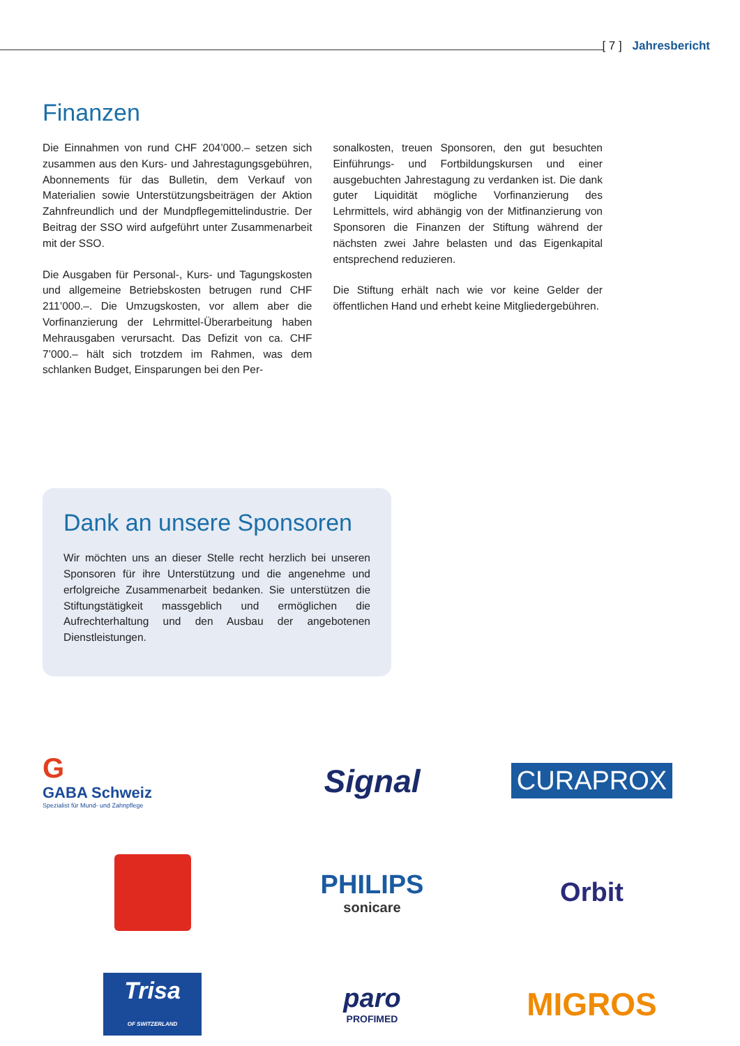[ 7 ] Jahresbericht
Finanzen
Die Einnahmen von rund CHF 204’000.– setzen sich zusammen aus den Kurs- und Jahrestagungsgebühren, Abonnements für das Bulletin, dem Verkauf von Materialien sowie Unterstützungsbeiträgen der Aktion Zahnfreundlich und der Mundpflegemittelindustrie. Der Beitrag der SSO wird aufgeführt unter Zusammenarbeit mit der SSO.
Die Ausgaben für Personal-, Kurs- und Tagungskosten und allgemeine Betriebskosten betrugen rund CHF 211’000.–. Die Umzugskosten, vor allem aber die Vorfinanzierung der Lehrmittel-Überarbeitung haben Mehrausgaben verursacht. Das Defizit von ca. CHF 7’000.– hält sich trotzdem im Rahmen, was dem schlanken Budget, Einsparungen bei den Per-
sonalkosten, treuen Sponsoren, den gut besuchten Einführungs- und Fortbildungskursen und einer ausgebuchten Jahrestagung zu verdanken ist. Die dank guter Liquidität mögliche Vorfinanzierung des Lehrmittels, wird abhängig von der Mitfinanzierung von Sponsoren die Finanzen der Stiftung während der nächsten zwei Jahre belasten und das Eigenkapital entsprechend reduzieren.
Die Stiftung erhält nach wie vor keine Gelder der öffentlichen Hand und erhebt keine Mitgliedergebühren.
Dank an unsere Sponsoren
Wir möchten uns an dieser Stelle recht herzlich bei unseren Sponsoren für ihre Unterstützung und die angenehme und erfolgreiche Zusammenarbeit bedanken. Sie unterstützen die Stiftungstätigkeit massgeblich und ermöglichen die Aufrechterhaltung und den Ausbau der angebotenen Dienstleistungen.
G
GABA Schweiz
Spezialist für Mund- und Zahnpflege
Signal
CURAPROX
PHILIPS
sonicare
Orbit
Trisa
OF SWITZERLAND
paro
PROFIMED
MIGROS